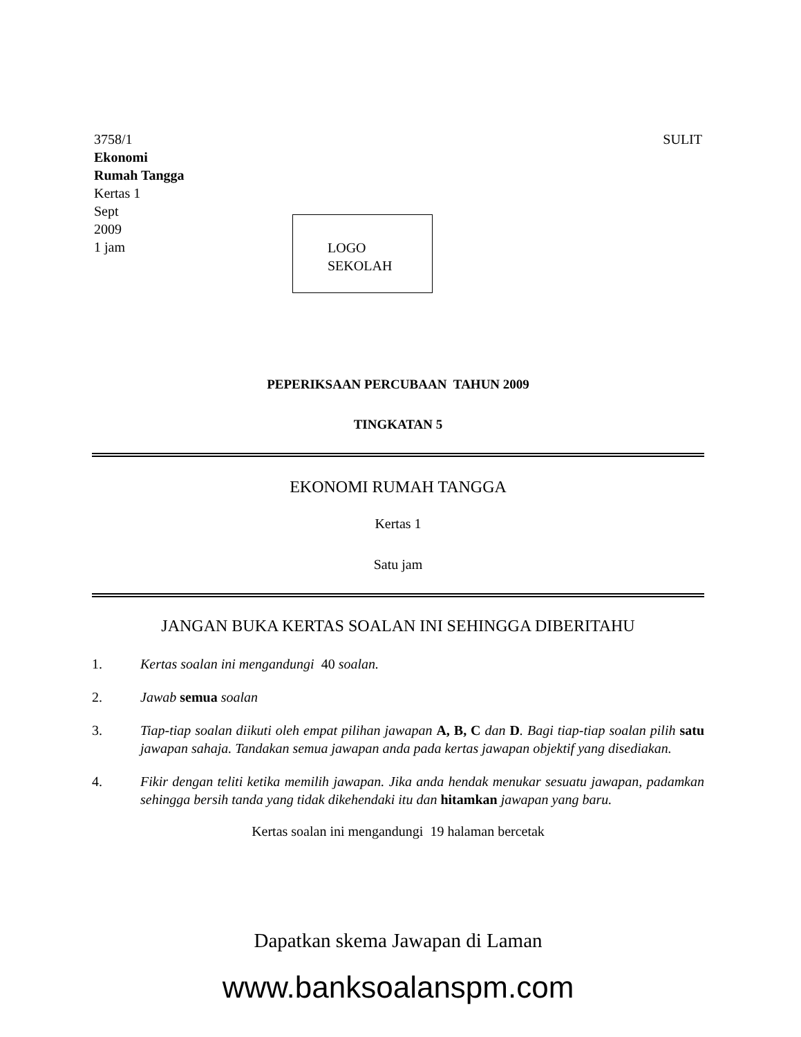SULIT 3758/1
Ekonomi
Rumah Tangga
Kertas 1
Sept
2009
1 jam
LOGO
SEKOLAH
PEPERIKSAAN PERCUBAAN TAHUN 2009
TINGKATAN 5
EKONOMI RUMAH TANGGA
Kertas 1
Satu jam
JANGAN BUKA KERTAS SOALAN INI SEHINGGA DIBERITAHU
1. Kertas soalan ini mengandungi 40 soalan.
2. Jawab semua soalan
3. Tiap-tiap soalan diikuti oleh empat pilihan jawapan A, B, C dan D. Bagi tiap-tiap soalan pilih satu jawapan sahaja. Tandakan semua jawapan anda pada kertas jawapan objektif yang disediakan.
4. Fikir dengan teliti ketika memilih jawapan. Jika anda hendak menukar sesuatu jawapan, padamkan sehingga bersih tanda yang tidak dikehendaki itu dan hitamkan jawapan yang baru.
Kertas soalan ini mengandungi 19 halaman bercetak
Dapatkan skema Jawapan di Laman
www.banksoalanspm.com